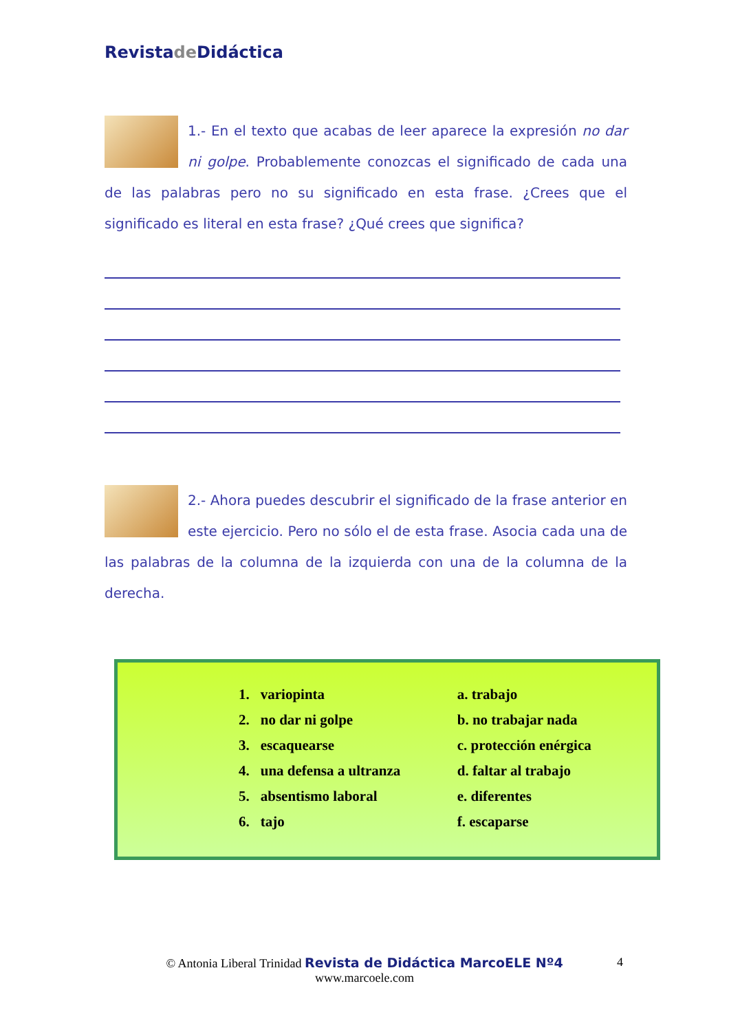Revistade Didáctica
1.- En el texto que acabas de leer aparece la expresión no dar ni golpe. Probablemente conozcas el significado de cada una de las palabras pero no su significado en esta frase. ¿Crees que el significado es literal en esta frase? ¿Qué crees que significa?
2.- Ahora puedes descubrir el significado de la frase anterior en este ejercicio. Pero no sólo el de esta frase. Asocia cada una de las palabras de la columna de la izquierda con una de la columna de la derecha.
| 1. | variopinta | a. trabajo |
| 2. | no dar ni golpe | b. no trabajar nada |
| 3. | escaquearse | c. protección enérgica |
| 4. | una defensa a ultranza | d. faltar al trabajo |
| 5. | absentismo laboral | e. diferentes |
| 6. | tajo | f. escaparse |
© Antonia Liberal Trinidad Revista de Didáctica MarcoELE Nº4
www.marcoele.com
4